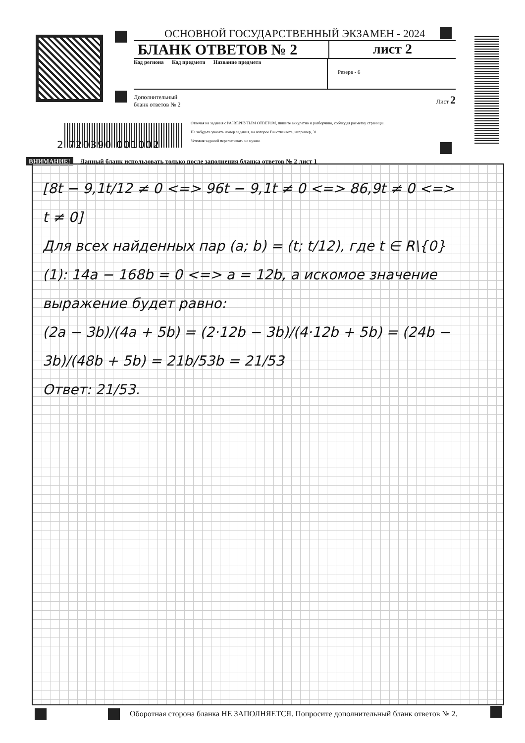ОСНОВНОЙ ГОСУДАРСТВЕННЫЙ ЭКЗАМЕН - 2024
БЛАНК ОТВЕТОВ № 2 лист 2
Код региона Код предмета Название предмета
Резерв - 6
Дополнительный
бланк ответов № 2 Лист 2
2 720390 001002
Отвечая на задания с РАЗВЕРНУТЫМ ОТВЕТОМ, пишите аккуратно и разборчиво, соблюдая разметку страницы.
Не забудьте указать номер задания, на которое Вы отвечаете, например, 31.
Условия заданий переписывать не нужно.
ВНИМАНИЕ! Данный бланк использовать только после заполнения бланка ответов № 2 лист 1
[8t − 9,1t/12 ≠ 0 <=> 96t − 9,1t ≠ 0 <=> 86,9t ≠ 0 <=>
t ≠ 0]
Для всех найденных пар (a; b) = (t; t/12), где t ∈ R\{0}
(1): 14a − 168b = 0 <=> a = 12b, а искомое значение
выражение будет равно:
(2a − 3b)/(4a + 5b) = (2·12b − 3b)/(4·12b + 5b) = (24b − 3b)/(48b + 5b) = 21b/53b = 21/53
Ответ: 21/53.
Оборотная сторона бланка НЕ ЗАПОЛНЯЕТСЯ. Попросите дополнительный бланк ответов № 2.